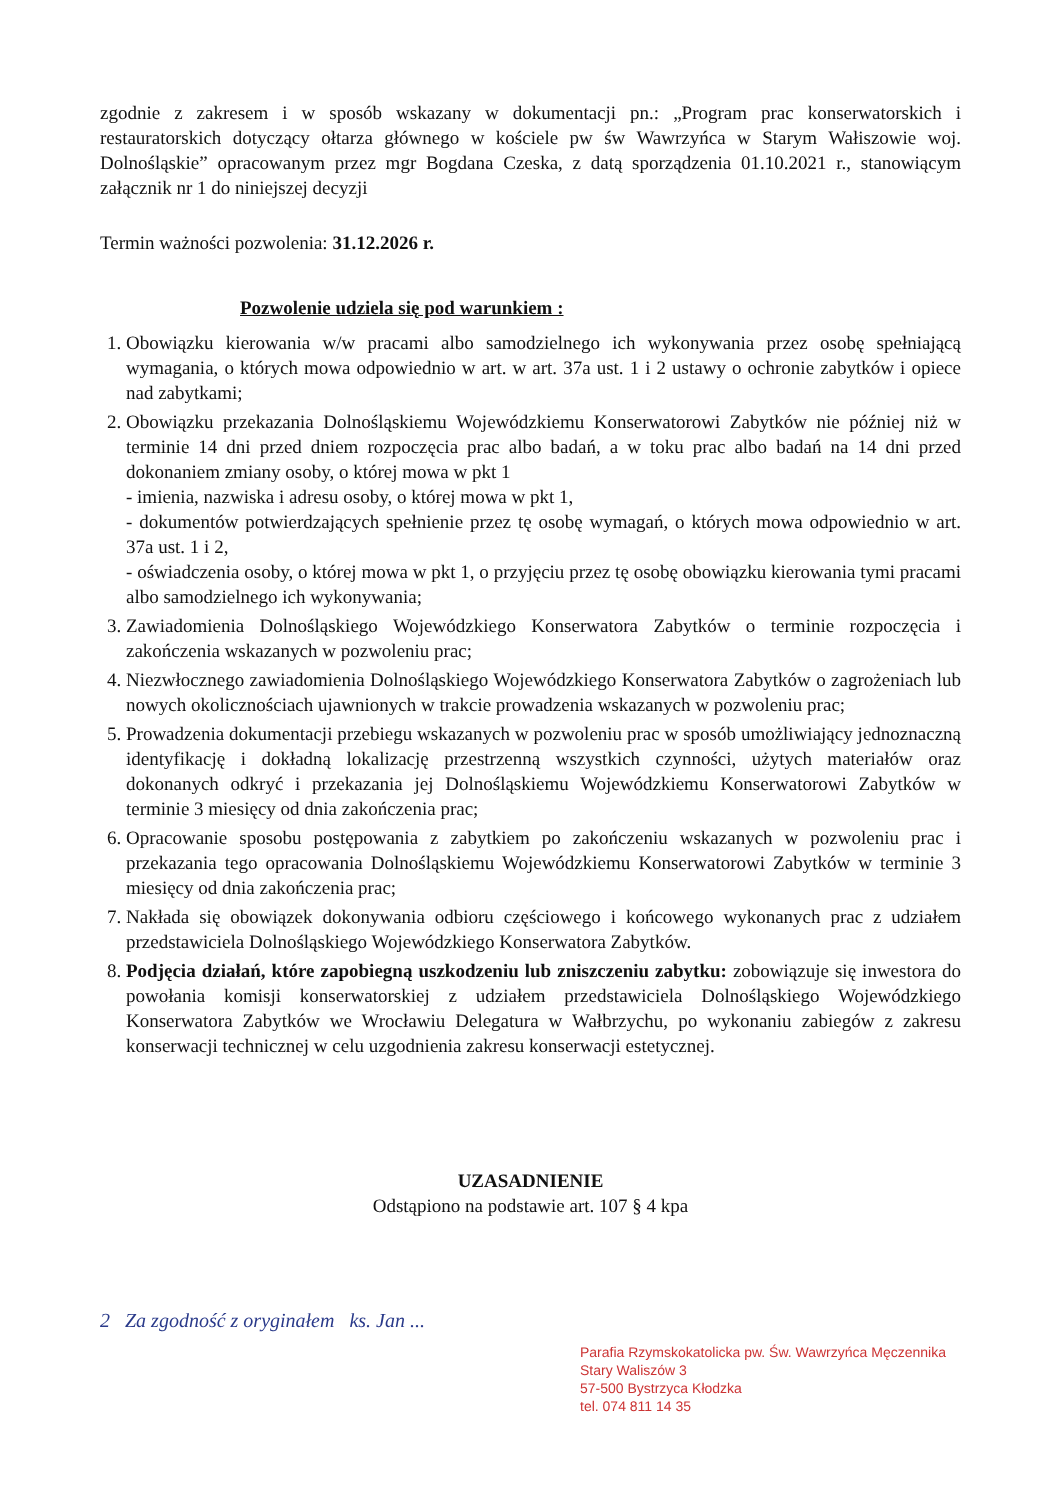zgodnie z zakresem i w sposób wskazany w dokumentacji pn.: „Program prac konserwatorskich i restauratorskich dotyczący ołtarza głównego w kościele pw św Wawrzyńca w Starym Wałiszowie woj. Dolnośląskie” opracowanym przez mgr Bogdana Czeska, z datą sporządzenia 01.10.2021 r., stanowiącym załącznik nr 1 do niniejszej decyzji
Termin ważności pozwolenia: 31.12.2026 r.
Pozwolenie udziela się pod warunkiem :
1. Obowiązku kierowania w/w pracami albo samodzielnego ich wykonywania przez osobę spełniającą wymagania, o których mowa odpowiednio w art. w art. 37a ust. 1 i 2 ustawy o ochronie zabytków i opiece nad zabytkami;
2. Obowiązku przekazania Dolnośląskiemu Wojewódzkiemu Konserwatorowi Zabytków nie później niż w terminie 14 dni przed dniem rozpoczęcia prac albo badań, a w toku prac albo badań na 14 dni przed dokonaniem zmiany osoby, o której mowa w pkt 1
- imienia, nazwiska i adresu osoby, o której mowa w pkt 1,
- dokumentów potwierdzających spełnienie przez tę osobę wymagań, o których mowa odpowiednio w art. 37a ust. 1 i 2,
- oświadczenia osoby, o której mowa w pkt 1, o przyjęciu przez tę osobę obowiązku kierowania tymi pracami albo samodzielnego ich wykonywania;
3. Zawiadomienia Dolnośląskiego Wojewódzkiego Konserwatora Zabytków o terminie rozpoczęcia i zakończenia wskazanych w pozwoleniu prac;
4. Niezwłocznego zawiadomienia Dolnośląskiego Wojewódzkiego Konserwatora Zabytków o zagrożeniach lub nowych okolicznościach ujawnionych w trakcie prowadzenia wskazanych w pozwoleniu prac;
5. Prowadzenia dokumentacji przebiegu wskazanych w pozwoleniu prac w sposób umożliwiający jednoznaczną identyfikację i dokładną lokalizację przestrzenną wszystkich czynności, użytych materiałów oraz dokonanych odkryć i przekazania jej Dolnośląskiemu Wojewódzkiemu Konserwatorowi Zabytków w terminie 3 miesięcy od dnia zakończenia prac;
6. Opracowanie sposobu postępowania z zabytkiem po zakończeniu wskazanych w pozwoleniu prac i przekazania tego opracowania Dolnośląskiemu Wojewódzkiemu Konserwatorowi Zabytków w terminie 3 miesięcy od dnia zakończenia prac;
7. Nakłada się obowiązek dokonywania odbioru częściowego i końcowego wykonanych prac z udziałem przedstawiciela Dolnośląskiego Wojewódzkiego Konserwatora Zabytków.
8. Podjęcia działań, które zapobiegną uszkodzeniu lub zniszczeniu zabytku: zobowiązuje się inwestora do powołania komisji konserwatorskiej z udziałem przedstawiciela Dolnośląskiego Wojewódzkiego Konserwatora Zabytków we Wrocławiu Delegatura w Wałbrzychu, po wykonaniu zabiegów z zakresu konserwacji technicznej w celu uzgodnienia zakresu konserwacji estetycznej.
UZASADNIENIE
Odstąpiono na podstawie art. 107 § 4 kpa
2 Za zgodność z oryginałem ks. Jan ...
Parafia Rzymskokatolicka pw. Św. Wawrzyńca Męczennika
Stary Waliszów 3
57-500 Bystrzyca Kłodzka
tel. 074 811 14 35